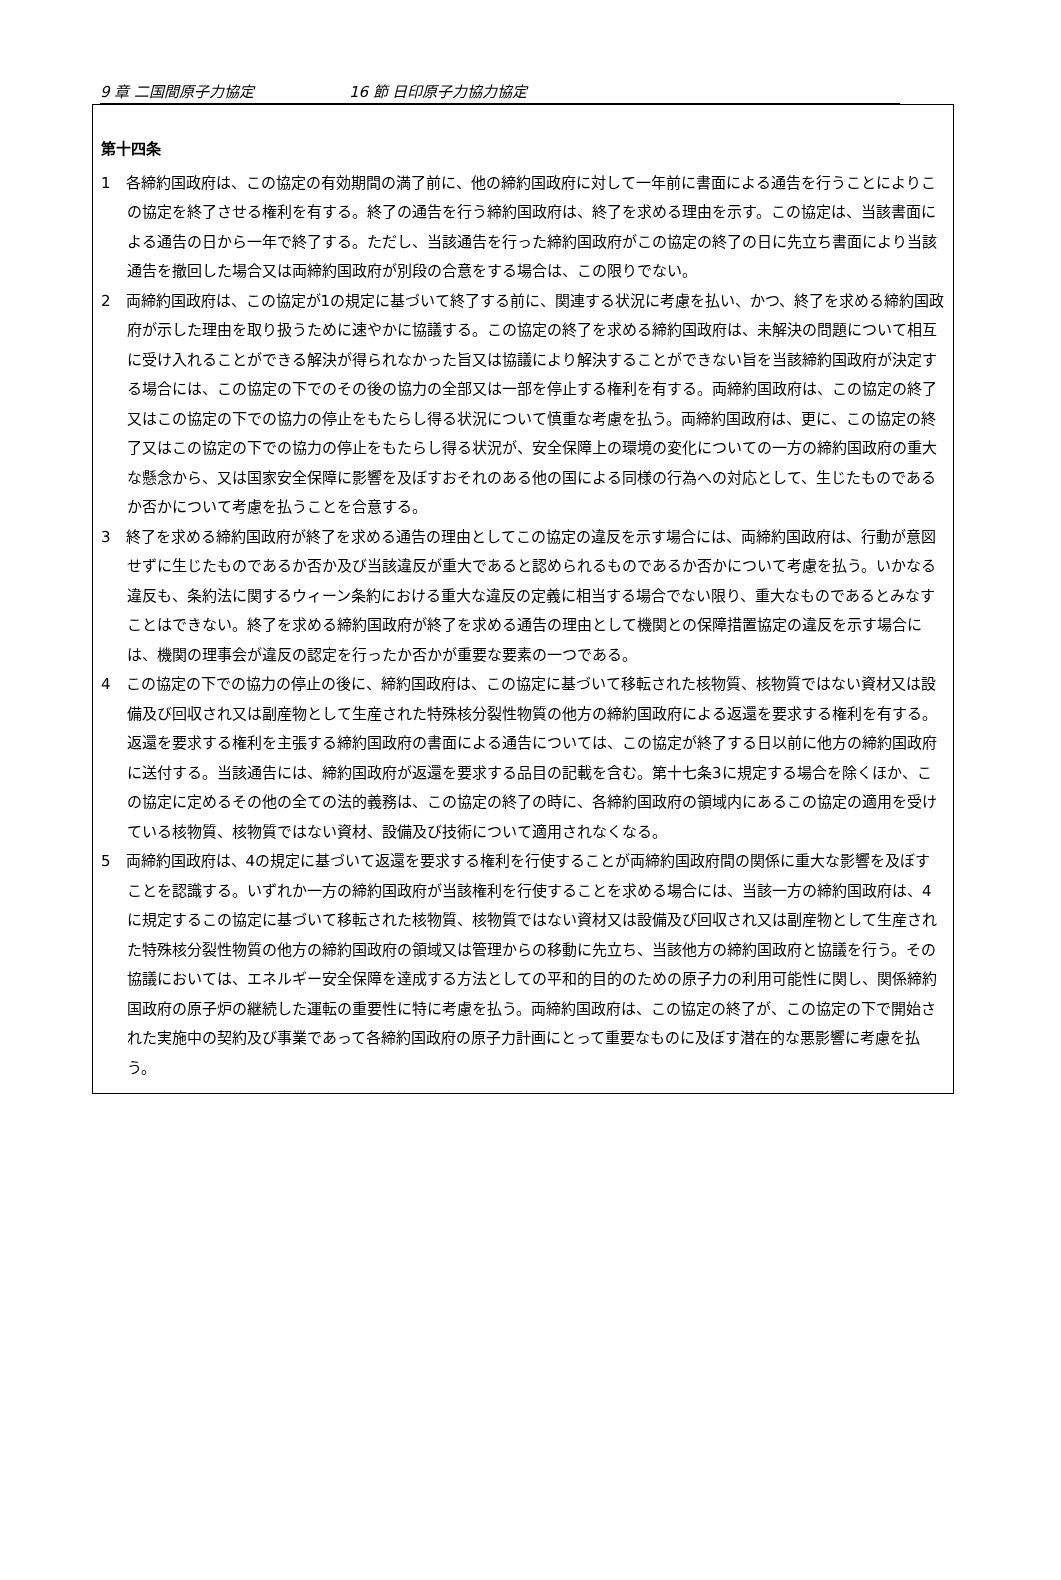9 章 二国間原子力協定 16 節 日印原子力協力協定
第十四条
1　各締約国政府は、この協定の有効期間の満了前に、他の締約国政府に対して一年前に書面による通告を行うことによりこの協定を終了させる権利を有する。終了の通告を行う締約国政府は、終了を求める理由を示す。この協定は、当該書面による通告の日から一年で終了する。ただし、当該通告を行った締約国政府がこの協定の終了の日に先立ち書面により当該通告を撤回した場合又は両締約国政府が別段の合意をする場合は、この限りでない。
2　両締約国政府は、この協定が1の規定に基づいて終了する前に、関連する状況に考慮を払い、かつ、終了を求める締約国政府が示した理由を取り扱うために速やかに協議する。この協定の終了を求める締約国政府は、未解決の問題について相互に受け入れることができる解決が得られなかった旨又は協議により解決することができない旨を当該締約国政府が決定する場合には、この協定の下でのその後の協力の全部又は一部を停止する権利を有する。両締約国政府は、この協定の終了又はこの協定の下での協力の停止をもたらし得る状況について慎重な考慮を払う。両締約国政府は、更に、この協定の終了又はこの協定の下での協力の停止をもたらし得る状況が、安全保障上の環境の変化についての一方の締約国政府の重大な懸念から、又は国家安全保障に影響を及ぼすおそれのある他の国による同様の行為への対応として、生じたものであるか否かについて考慮を払うことを合意する。
3　終了を求める締約国政府が終了を求める通告の理由としてこの協定の違反を示す場合には、両締約国政府は、行動が意図せずに生じたものであるか否か及び当該違反が重大であると認められるものであるか否かについて考慮を払う。いかなる違反も、条約法に関するウィーン条約における重大な違反の定義に相当する場合でない限り、重大なものであるとみなすことはできない。終了を求める締約国政府が終了を求める通告の理由として機関との保障措置協定の違反を示す場合には、機関の理事会が違反の認定を行ったか否かが重要な要素の一つである。
4　この協定の下での協力の停止の後に、締約国政府は、この協定に基づいて移転された核物質、核物質ではない資材又は設備及び回収され又は副産物として生産された特殊核分裂性物質の他方の締約国政府による返還を要求する権利を有する。返還を要求する権利を主張する締約国政府の書面による通告については、この協定が終了する日以前に他方の締約国政府に送付する。当該通告には、締約国政府が返還を要求する品目の記載を含む。第十七条3に規定する場合を除くほか、この協定に定めるその他の全ての法的義務は、この協定の終了の時に、各締約国政府の領域内にあるこの協定の適用を受けている核物質、核物質ではない資材、設備及び技術について適用されなくなる。
5　両締約国政府は、4の規定に基づいて返還を要求する権利を行使することが両締約国政府間の関係に重大な影響を及ぼすことを認識する。いずれか一方の締約国政府が当該権利を行使することを求める場合には、当該一方の締約国政府は、4に規定するこの協定に基づいて移転された核物質、核物質ではない資材又は設備及び回収され又は副産物として生産された特殊核分裂性物質の他方の締約国政府の領域又は管理からの移動に先立ち、当該他方の締約国政府と協議を行う。その協議においては、エネルギー安全保障を達成する方法としての平和的目的のための原子力の利用可能性に関し、関係締約国政府の原子炉の継続した運転の重要性に特に考慮を払う。両締約国政府は、この協定の終了が、この協定の下で開始された実施中の契約及び事業であって各締約国政府の原子力計画にとって重要なものに及ぼす潜在的な悪影響に考慮を払う。